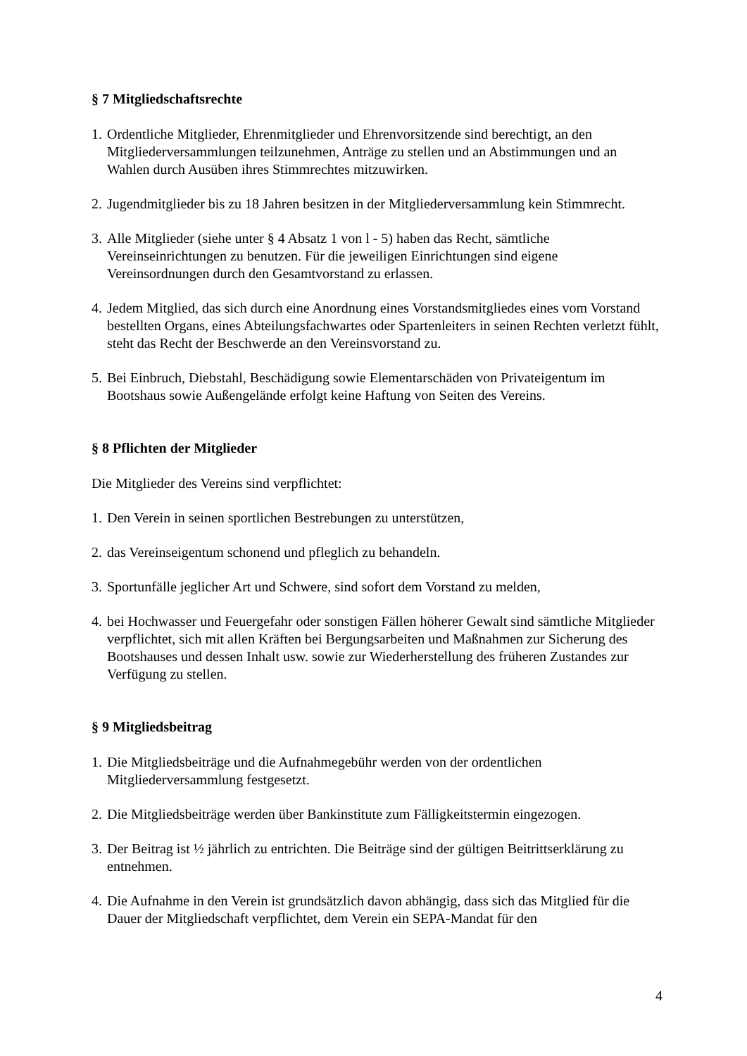§ 7 Mitgliedschaftsrechte
1. Ordentliche Mitglieder, Ehrenmitglieder und Ehrenvorsitzende sind berechtigt, an den Mitgliederversammlungen teilzunehmen, Anträge zu stellen und an Abstimmungen und an Wahlen durch Ausüben ihres Stimmrechtes mitzuwirken.
2. Jugendmitglieder bis zu 18 Jahren besitzen in der Mitgliederversammlung kein Stimmrecht.
3. Alle Mitglieder (siehe unter § 4 Absatz 1 von l - 5) haben das Recht, sämtliche Vereinseinrichtungen zu benutzen. Für die jeweiligen Einrichtungen sind eigene Vereinsordnungen durch den Gesamtvorstand zu erlassen.
4. Jedem Mitglied, das sich durch eine Anordnung eines Vorstandsmitgliedes eines vom Vorstand bestellten Organs, eines Abteilungsfachwartes oder Spartenleiters in seinen Rechten verletzt fühlt, steht das Recht der Beschwerde an den Vereinsvorstand zu.
5. Bei Einbruch, Diebstahl, Beschädigung sowie Elementarschäden von Privateigentum im Bootshaus sowie Außengelände erfolgt keine Haftung von Seiten des Vereins.
§ 8 Pflichten der Mitglieder
Die Mitglieder des Vereins sind verpflichtet:
1. Den Verein in seinen sportlichen Bestrebungen zu unterstützen,
2. das Vereinseigentum schonend und pfleglich zu behandeln.
3. Sportunfälle jeglicher Art und Schwere, sind sofort dem Vorstand zu melden,
4. bei Hochwasser und Feuergefahr oder sonstigen Fällen höherer Gewalt sind sämtliche Mitglieder verpflichtet, sich mit allen Kräften bei Bergungsarbeiten und Maßnahmen zur Sicherung des Bootshauses und dessen Inhalt usw. sowie zur Wiederherstellung des früheren Zustandes zur Verfügung zu stellen.
§ 9 Mitgliedsbeitrag
1. Die Mitgliedsbeiträge und die Aufnahmegebühr werden von der ordentlichen Mitgliederversammlung festgesetzt.
2. Die Mitgliedsbeiträge werden über Bankinstitute zum Fälligkeitstermin eingezogen.
3. Der Beitrag ist ½ jährlich zu entrichten. Die Beiträge sind der gültigen Beitrittserklärung zu entnehmen.
4. Die Aufnahme in den Verein ist grundsätzlich davon abhängig, dass sich das Mitglied für die Dauer der Mitgliedschaft verpflichtet, dem Verein ein SEPA-Mandat für den
4